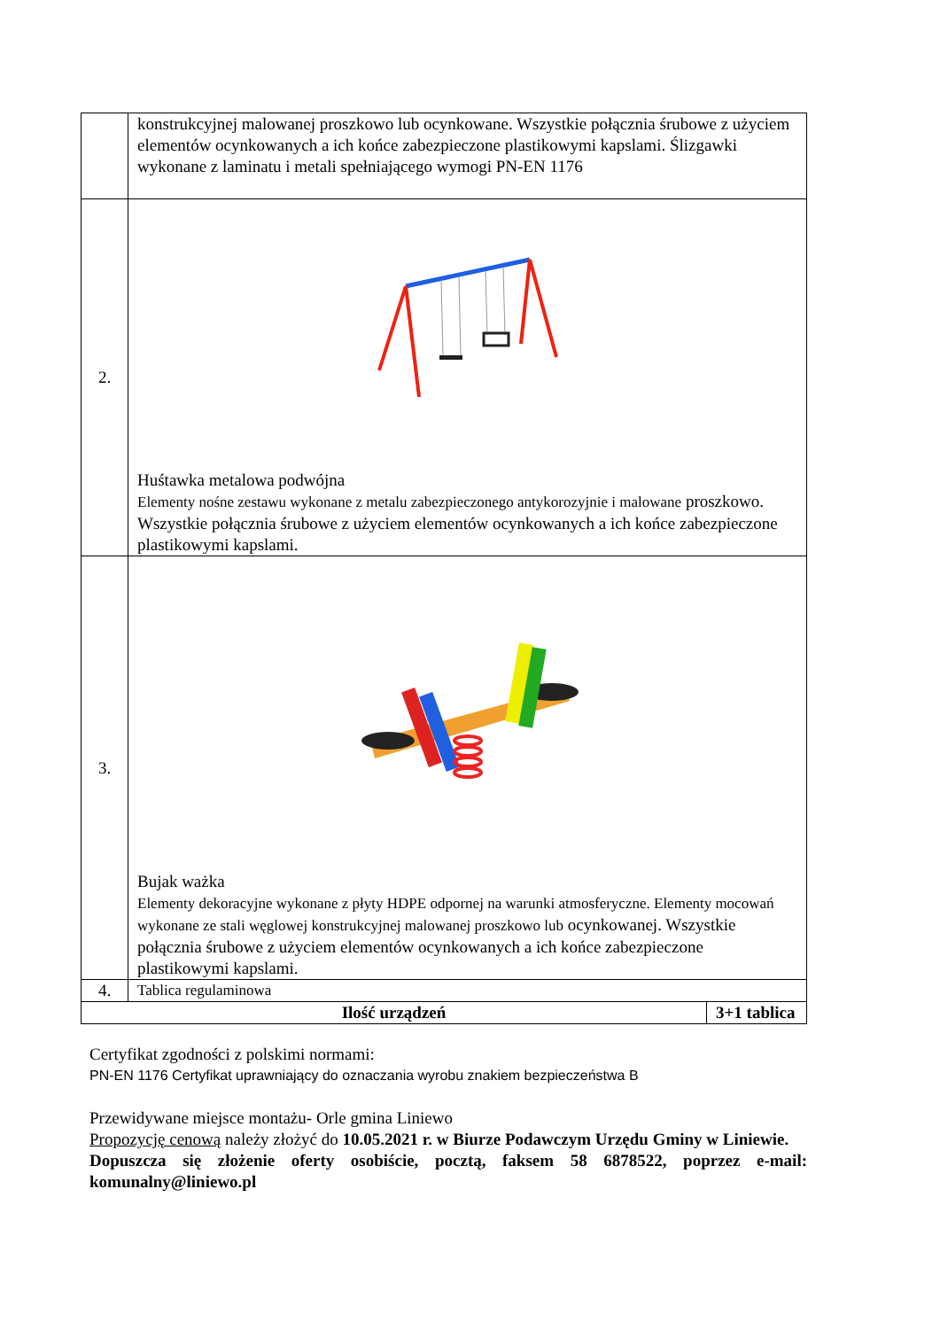| | konstrukcyjnej malowanej proszkowo lub ocynkowane. Wszystkie połącznia śrubowe z użyciem elementów ocynkowanych a ich końce zabezpieczone plastikowymi kapslami. Ślizgawki wykonane z laminatu i metali spełniającego wymogi PN-EN 1176 |
| 2. | Huśtawka metalowa podwójna Elementy nośne zestawu wykonane z metalu zabezpieczonego antykorozyjnie i malowane proszkowo. Wszystkie połącznia śrubowe z użyciem elementów ocynkowanych a ich końce zabezpieczone plastikowymi kapslami. |
| 3. | Bujak ważka Elementy dekoracyjne wykonane z płyty HDPE odpornej na warunki atmosferyczne. Elementy mocowań wykonane ze stali węglowej konstrukcyjnej malowanej proszkowo lub ocynkowanej. Wszystkie połącznia śrubowe z użyciem elementów ocynkowanych a ich końce zabezpieczone plastikowymi kapslami. |
| 4. | Tablica regulaminowa |
| Ilość urządzeń | 3+1 tablica |
Certyfikat zgodności z polskimi normami:
PN-EN 1176 Certyfikat uprawniający do oznaczania wyrobu znakiem bezpieczeństwa B
Przewidywane miejsce montażu- Orle gmina Liniewo
Propozycję cenową należy złożyć do 10.05.2021 r. w Biurze Podawczym Urzędu Gminy w Liniewie.
Dopuszcza się złożenie oferty osobiście, pocztą, faksem 58 6878522, poprzez e-mail: komunalny@liniewo.pl